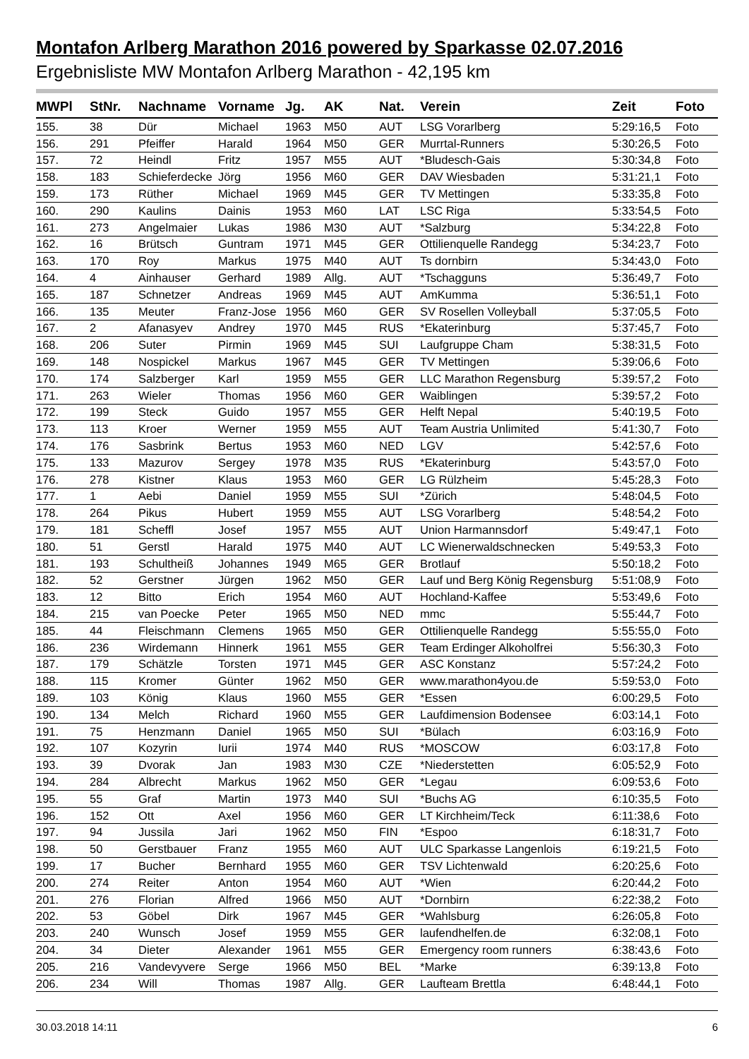Montafon Arlberg Marathon 2016 powered by Sparkasse 02.07.2016
Ergebnisliste MW Montafon Arlberg Marathon - 42,195 km
| MWPl | StNr. | Nachname | Vorname | Jg. | AK | Nat. | Verein | Zeit | Foto |
| --- | --- | --- | --- | --- | --- | --- | --- | --- | --- |
| 155. | 38 | Dür | Michael | 1963 | M50 | AUT | LSG Vorarlberg | 5:29:16,5 | Foto |
| 156. | 291 | Pfeiffer | Harald | 1964 | M50 | GER | Murrtal-Runners | 5:30:26,5 | Foto |
| 157. | 72 | Heindl | Fritz | 1957 | M55 | AUT | *Bludesch-Gais | 5:30:34,8 | Foto |
| 158. | 183 | Schieferdecke | Jörg | 1956 | M60 | GER | DAV Wiesbaden | 5:31:21,1 | Foto |
| 159. | 173 | Rüther | Michael | 1969 | M45 | GER | TV Mettingen | 5:33:35,8 | Foto |
| 160. | 290 | Kaulins | Dainis | 1953 | M60 | LAT | LSC Riga | 5:33:54,5 | Foto |
| 161. | 273 | Angelmaier | Lukas | 1986 | M30 | AUT | *Salzburg | 5:34:22,8 | Foto |
| 162. | 16 | Brütsch | Guntram | 1971 | M45 | GER | Ottilienquelle Randegg | 5:34:23,7 | Foto |
| 163. | 170 | Roy | Markus | 1975 | M40 | AUT | Ts dornbirn | 5:34:43,0 | Foto |
| 164. | 4 | Ainhauser | Gerhard | 1989 | Allg. | AUT | *Tschagguns | 5:36:49,7 | Foto |
| 165. | 187 | Schnetzer | Andreas | 1969 | M45 | AUT | AmKumma | 5:36:51,1 | Foto |
| 166. | 135 | Meuter | Franz-Jose | 1956 | M60 | GER | SV Rosellen Volleyball | 5:37:05,5 | Foto |
| 167. | 2 | Afanasyev | Andrey | 1970 | M45 | RUS | *Ekaterinburg | 5:37:45,7 | Foto |
| 168. | 206 | Suter | Pirmin | 1969 | M45 | SUI | Laufgruppe Cham | 5:38:31,5 | Foto |
| 169. | 148 | Nospickel | Markus | 1967 | M45 | GER | TV Mettingen | 5:39:06,6 | Foto |
| 170. | 174 | Salzberger | Karl | 1959 | M55 | GER | LLC Marathon Regensburg | 5:39:57,2 | Foto |
| 171. | 263 | Wieler | Thomas | 1956 | M60 | GER | Waiblingen | 5:39:57,2 | Foto |
| 172. | 199 | Steck | Guido | 1957 | M55 | GER | Helft Nepal | 5:40:19,5 | Foto |
| 173. | 113 | Kroer | Werner | 1959 | M55 | AUT | Team Austria Unlimited | 5:41:30,7 | Foto |
| 174. | 176 | Sasbrink | Bertus | 1953 | M60 | NED | LGV | 5:42:57,6 | Foto |
| 175. | 133 | Mazurov | Sergey | 1978 | M35 | RUS | *Ekaterinburg | 5:43:57,0 | Foto |
| 176. | 278 | Kistner | Klaus | 1953 | M60 | GER | LG Rülzheim | 5:45:28,3 | Foto |
| 177. | 1 | Aebi | Daniel | 1959 | M55 | SUI | *Zürich | 5:48:04,5 | Foto |
| 178. | 264 | Pikus | Hubert | 1959 | M55 | AUT | LSG Vorarlberg | 5:48:54,2 | Foto |
| 179. | 181 | Scheffl | Josef | 1957 | M55 | AUT | Union Harmannsdorf | 5:49:47,1 | Foto |
| 180. | 51 | Gerstl | Harald | 1975 | M40 | AUT | LC Wienerwaldschnecken | 5:49:53,3 | Foto |
| 181. | 193 | Schultheiß | Johannes | 1949 | M65 | GER | Brotlauf | 5:50:18,2 | Foto |
| 182. | 52 | Gerstner | Jürgen | 1962 | M50 | GER | Lauf und Berg König Regensburg | 5:51:08,9 | Foto |
| 183. | 12 | Bitto | Erich | 1954 | M60 | AUT | Hochland-Kaffee | 5:53:49,6 | Foto |
| 184. | 215 | van Poecke | Peter | 1965 | M50 | NED | mmc | 5:55:44,7 | Foto |
| 185. | 44 | Fleischmann | Clemens | 1965 | M50 | GER | Ottilienquelle Randegg | 5:55:55,0 | Foto |
| 186. | 236 | Wirdemann | Hinnerk | 1961 | M55 | GER | Team Erdinger Alkoholfrei | 5:56:30,3 | Foto |
| 187. | 179 | Schätzle | Torsten | 1971 | M45 | GER | ASC Konstanz | 5:57:24,2 | Foto |
| 188. | 115 | Kromer | Günter | 1962 | M50 | GER | www.marathon4you.de | 5:59:53,0 | Foto |
| 189. | 103 | König | Klaus | 1960 | M55 | GER | *Essen | 6:00:29,5 | Foto |
| 190. | 134 | Melch | Richard | 1960 | M55 | GER | Laufdimension Bodensee | 6:03:14,1 | Foto |
| 191. | 75 | Henzmann | Daniel | 1965 | M50 | SUI | *Bülach | 6:03:16,9 | Foto |
| 192. | 107 | Kozyrin | Iurii | 1974 | M40 | RUS | *MOSCOW | 6:03:17,8 | Foto |
| 193. | 39 | Dvorak | Jan | 1983 | M30 | CZE | *Niederstetten | 6:05:52,9 | Foto |
| 194. | 284 | Albrecht | Markus | 1962 | M50 | GER | *Legau | 6:09:53,6 | Foto |
| 195. | 55 | Graf | Martin | 1973 | M40 | SUI | *Buchs AG | 6:10:35,5 | Foto |
| 196. | 152 | Ott | Axel | 1956 | M60 | GER | LT Kirchheim/Teck | 6:11:38,6 | Foto |
| 197. | 94 | Jussila | Jari | 1962 | M50 | FIN | *Espoo | 6:18:31,7 | Foto |
| 198. | 50 | Gerstbauer | Franz | 1955 | M60 | AUT | ULC Sparkasse Langenlois | 6:19:21,5 | Foto |
| 199. | 17 | Bucher | Bernhard | 1955 | M60 | GER | TSV Lichtenwald | 6:20:25,6 | Foto |
| 200. | 274 | Reiter | Anton | 1954 | M60 | AUT | *Wien | 6:20:44,2 | Foto |
| 201. | 276 | Florian | Alfred | 1966 | M50 | AUT | *Dornbirn | 6:22:38,2 | Foto |
| 202. | 53 | Göbel | Dirk | 1967 | M45 | GER | *Wahlsburg | 6:26:05,8 | Foto |
| 203. | 240 | Wunsch | Josef | 1959 | M55 | GER | laufendhelfen.de | 6:32:08,1 | Foto |
| 204. | 34 | Dieter | Alexander | 1961 | M55 | GER | Emergency room runners | 6:38:43,6 | Foto |
| 205. | 216 | Vandevyvere | Serge | 1966 | M50 | BEL | *Marke | 6:39:13,8 | Foto |
| 206. | 234 | Will | Thomas | 1987 | Allg. | GER | Laufteam Brettla | 6:48:44,1 | Foto |
30.03.2018 14:11 6